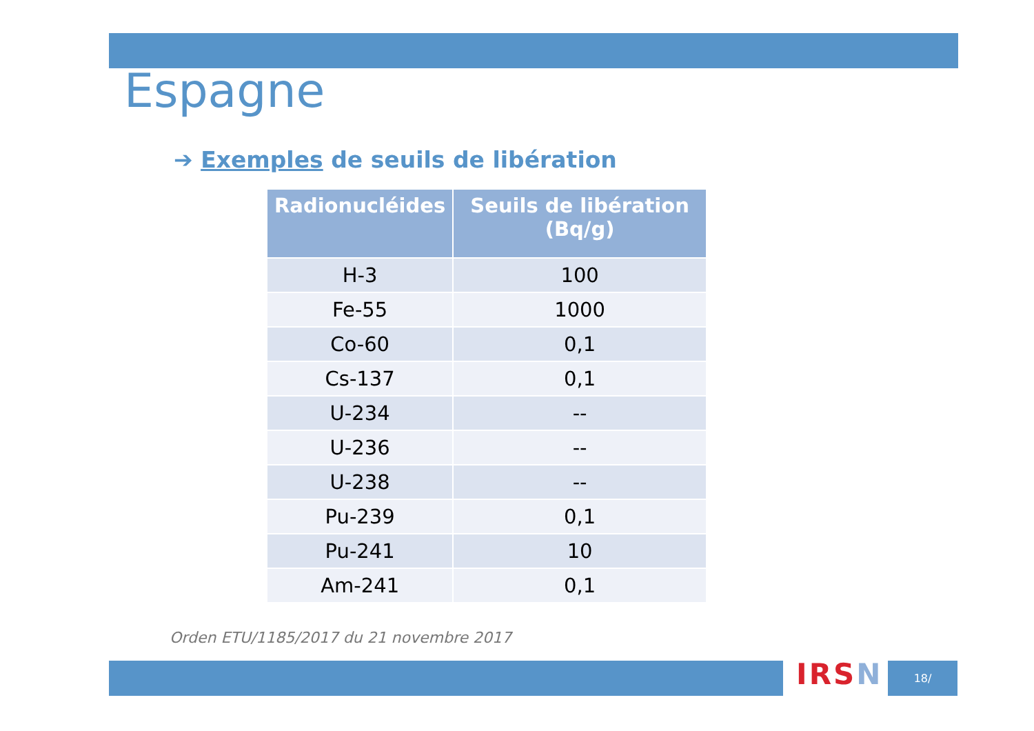Espagne
➔ Exemples de seuils de libération
| Radionucléides | Seuils de libération (Bq/g) |
| --- | --- |
| H-3 | 100 |
| Fe-55 | 1000 |
| Co-60 | 0,1 |
| Cs-137 | 0,1 |
| U-234 | -- |
| U-236 | -- |
| U-238 | -- |
| Pu-239 | 0,1 |
| Pu-241 | 10 |
| Am-241 | 0,1 |
Orden ETU/1185/2017 du 21 novembre 2017
IRSN 18/